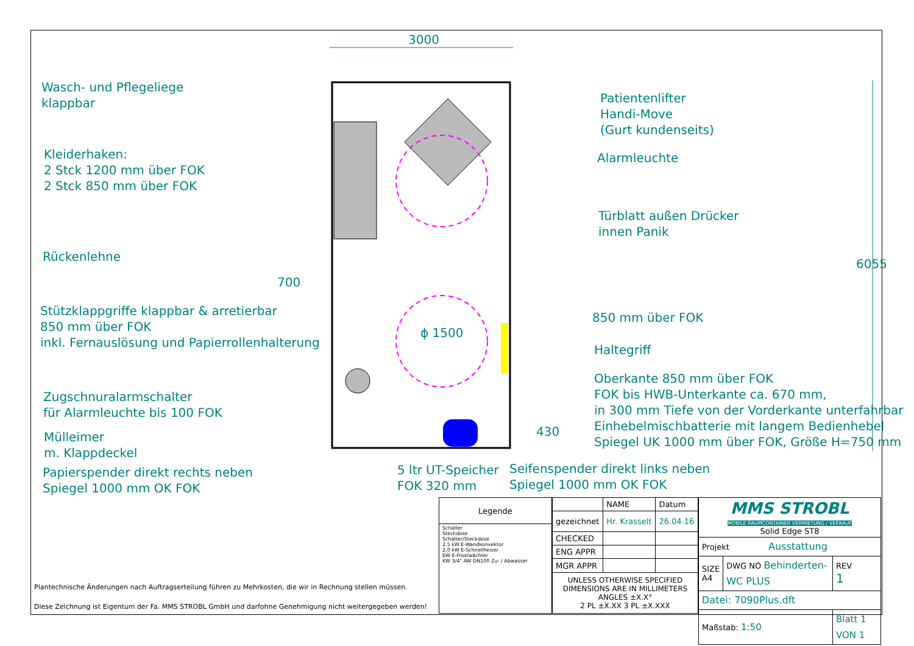3000
6055
Wasch- und Pflegeliege
klappbar
Kleiderhaken:
2 Stck 1200 mm über FOK
2 Stck 850 mm über FOK
Rückenlehne
700
Stützklappgriffe klappbar & arretierbar
850 mm über FOK
inkl. Fernauslösung und Papierrollenhalterung
ϕ 1500
Zugschnuralarmschalter
für Alarmleuchte bis 100 FOK
Mülleimer
m. Klappdeckel
Papierspender direkt rechts neben
Spiegel 1000 mm OK FOK
5 ltr UT-Speicher
FOK 320 mm
Seifenspender direkt links neben
Spiegel 1000 mm OK FOK
Patientenlifter
Handi-Move
(Gurt kundenseits)
Alarmleuchte
Türblatt außen Drücker
innen Panik
850 mm über FOK
Haltegriff
Oberkante 850 mm über FOK
FOK bis HWB-Unterkante ca. 670 mm,
in 300 mm Tiefe von der Vorderkante unterfahrbar
Einhebelmischbatterie mit langem Bedienhebel
Spiegel UK 1000 mm über FOK, Größe H=750 mm
430
Plantechnische Änderungen nach Auftragserteilung führen zu Mehrkosten, die wir in Rechnung stellen müssen.
Diese Zeichnung ist Eigentum der Fa. MMS STROBL GmbH und darfohne Genehmigung nicht weitergegeben werden!
| Legende |
| --- |
| Schalter Steckdose Schalter/Steckdose 2.5 kW E-Wandkonvektor 2,0 kW E-Schnellheizer EW E-Frostwächter KW 3/4" AW DN100 Zu- / Abwasser |
| | NAME | Datum |
| gezeichnet | Hr. Krasselt | 26.04.16 |
| CHECKED | | |
| ENG APPR | | |
| MGR APPR | | |
| UNLESS OTHERWISE SPECIFIED DIMENSIONS ARE IN MILLIMETERS ANGLES ±X.X° 2 PL ±X.XX 3 PL ±X.XXX | | |
| MMS STROBL MOBILE RAUMCONTAINER VERMIETUNG / VERKAUF Solid Edge ST8 | | |
| Projekt Ausstattung | | |
| SIZE A4 | DWG NO Behinderten-WC PLUS | REV 1 |
| Datei: 7090Plus.dft | | |
| Maßstab: 1:50 | | Blatt 1 VON 1 |